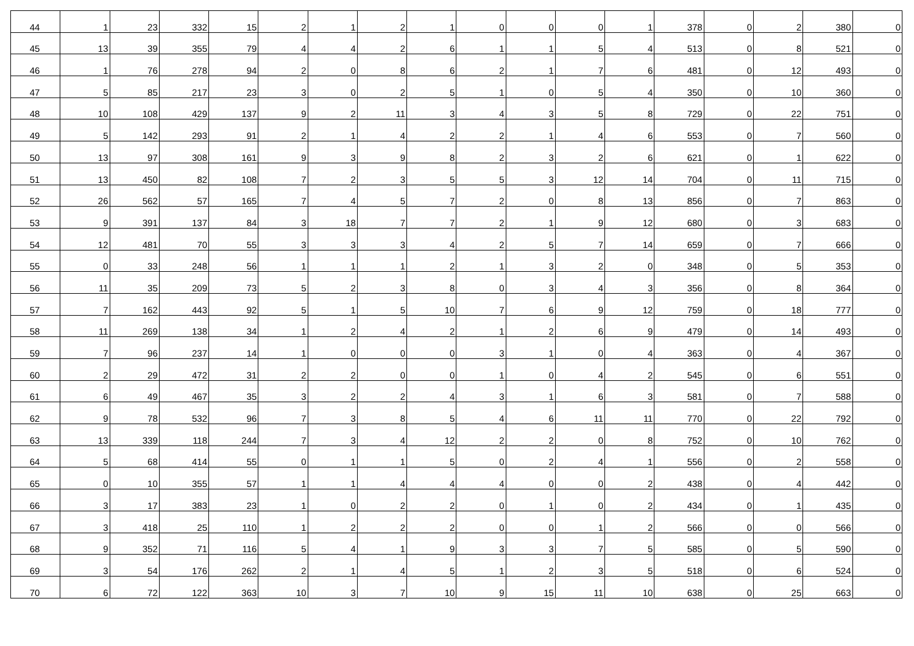| 44 | 1 | 23 | 332 | 15 | 2 | 1 | 2 | 1 | 0 | 0 | 0 | 1 | 378 | 0 | 2 | 380 | 0 |
| 45 | 13 | 39 | 355 | 79 | 4 | 4 | 2 | 6 | 1 | 1 | 5 | 4 | 513 | 0 | 8 | 521 | 0 |
| 46 | 1 | 76 | 278 | 94 | 2 | 0 | 8 | 6 | 2 | 1 | 7 | 6 | 481 | 0 | 12 | 493 | 0 |
| 47 | 5 | 85 | 217 | 23 | 3 | 0 | 2 | 5 | 1 | 0 | 5 | 4 | 350 | 0 | 10 | 360 | 0 |
| 48 | 10 | 108 | 429 | 137 | 9 | 2 | 11 | 3 | 4 | 3 | 5 | 8 | 729 | 0 | 22 | 751 | 0 |
| 49 | 5 | 142 | 293 | 91 | 2 | 1 | 4 | 2 | 2 | 1 | 4 | 6 | 553 | 0 | 7 | 560 | 0 |
| 50 | 13 | 97 | 308 | 161 | 9 | 3 | 9 | 8 | 2 | 3 | 2 | 6 | 621 | 0 | 1 | 622 | 0 |
| 51 | 13 | 450 | 82 | 108 | 7 | 2 | 3 | 5 | 5 | 3 | 12 | 14 | 704 | 0 | 11 | 715 | 0 |
| 52 | 26 | 562 | 57 | 165 | 7 | 4 | 5 | 7 | 2 | 0 | 8 | 13 | 856 | 0 | 7 | 863 | 0 |
| 53 | 9 | 391 | 137 | 84 | 3 | 18 | 7 | 7 | 2 | 1 | 9 | 12 | 680 | 0 | 3 | 683 | 0 |
| 54 | 12 | 481 | 70 | 55 | 3 | 3 | 3 | 4 | 2 | 5 | 7 | 14 | 659 | 0 | 7 | 666 | 0 |
| 55 | 0 | 33 | 248 | 56 | 1 | 1 | 1 | 2 | 1 | 3 | 2 | 0 | 348 | 0 | 5 | 353 | 0 |
| 56 | 11 | 35 | 209 | 73 | 5 | 2 | 3 | 8 | 0 | 3 | 4 | 3 | 356 | 0 | 8 | 364 | 0 |
| 57 | 7 | 162 | 443 | 92 | 5 | 1 | 5 | 10 | 7 | 6 | 9 | 12 | 759 | 0 | 18 | 777 | 0 |
| 58 | 11 | 269 | 138 | 34 | 1 | 2 | 4 | 2 | 1 | 2 | 6 | 9 | 479 | 0 | 14 | 493 | 0 |
| 59 | 7 | 96 | 237 | 14 | 1 | 0 | 0 | 0 | 3 | 1 | 0 | 4 | 363 | 0 | 4 | 367 | 0 |
| 60 | 2 | 29 | 472 | 31 | 2 | 2 | 0 | 0 | 1 | 0 | 4 | 2 | 545 | 0 | 6 | 551 | 0 |
| 61 | 6 | 49 | 467 | 35 | 3 | 2 | 2 | 4 | 3 | 1 | 6 | 3 | 581 | 0 | 7 | 588 | 0 |
| 62 | 9 | 78 | 532 | 96 | 7 | 3 | 8 | 5 | 4 | 6 | 11 | 11 | 770 | 0 | 22 | 792 | 0 |
| 63 | 13 | 339 | 118 | 244 | 7 | 3 | 4 | 12 | 2 | 2 | 0 | 8 | 752 | 0 | 10 | 762 | 0 |
| 64 | 5 | 68 | 414 | 55 | 0 | 1 | 1 | 5 | 0 | 2 | 4 | 1 | 556 | 0 | 2 | 558 | 0 |
| 65 | 0 | 10 | 355 | 57 | 1 | 1 | 4 | 4 | 4 | 0 | 0 | 2 | 438 | 0 | 4 | 442 | 0 |
| 66 | 3 | 17 | 383 | 23 | 1 | 0 | 2 | 2 | 0 | 1 | 0 | 2 | 434 | 0 | 1 | 435 | 0 |
| 67 | 3 | 418 | 25 | 110 | 1 | 2 | 2 | 2 | 0 | 0 | 1 | 2 | 566 | 0 | 0 | 566 | 0 |
| 68 | 9 | 352 | 71 | 116 | 5 | 4 | 1 | 9 | 3 | 3 | 7 | 5 | 585 | 0 | 5 | 590 | 0 |
| 69 | 3 | 54 | 176 | 262 | 2 | 1 | 4 | 5 | 1 | 2 | 3 | 5 | 518 | 0 | 6 | 524 | 0 |
| 70 | 6 | 72 | 122 | 363 | 10 | 3 | 7 | 10 | 9 | 15 | 11 | 10 | 638 | 0 | 25 | 663 | 0 |